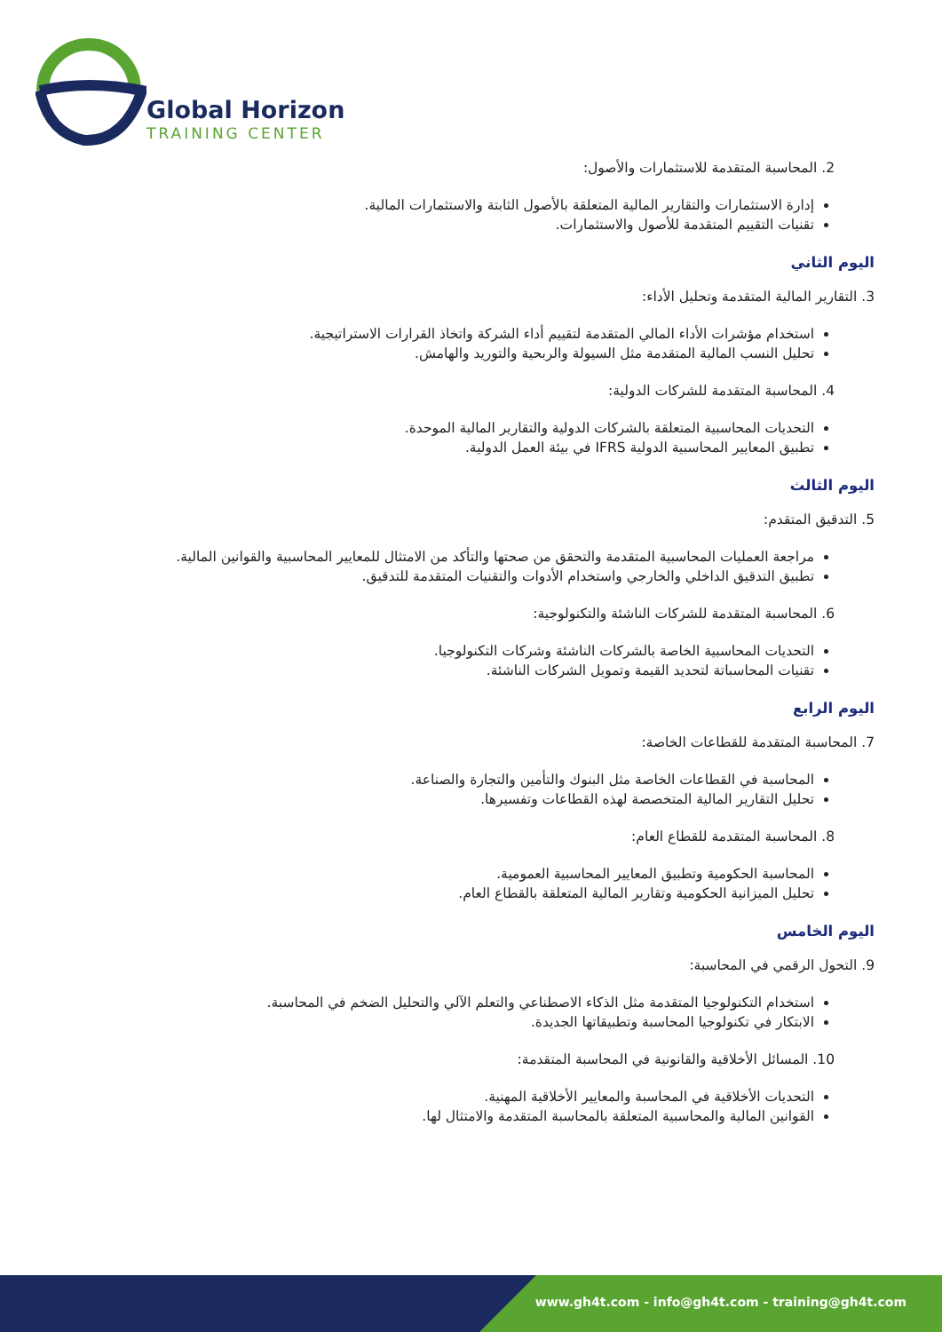Global Horizon
TRAINING CENTER
2. المحاسبة المتقدمة للاستثمارات والأصول:
إدارة الاستثمارات والتقارير المالية المتعلقة بالأصول الثابتة والاستثمارات المالية.
تقنيات التقييم المتقدمة للأصول والاستثمارات.
اليوم الثاني
3. التقارير المالية المتقدمة وتحليل الأداء:
استخدام مؤشرات الأداء المالي المتقدمة لتقييم أداء الشركة واتخاذ القرارات الاستراتيجية.
تحليل النسب المالية المتقدمة مثل السيولة والربحية والتوريد والهامش.
4. المحاسبة المتقدمة للشركات الدولية:
التحديات المحاسبية المتعلقة بالشركات الدولية والتقارير المالية الموحدة.
تطبيق المعايير المحاسبية الدولية IFRS في بيئة العمل الدولية.
اليوم الثالث
5. التدقيق المتقدم:
مراجعة العمليات المحاسبية المتقدمة والتحقق من صحتها والتأكد من الامتثال للمعايير المحاسبية والقوانين المالية.
تطبيق التدقيق الداخلي والخارجي واستخدام الأدوات والتقنيات المتقدمة للتدقيق.
6. المحاسبة المتقدمة للشركات الناشئة والتكنولوجية:
التحديات المحاسبية الخاصة بالشركات الناشئة وشركات التكنولوجيا.
تقنيات المحاسباتة لتحديد القيمة وتمويل الشركات الناشئة.
اليوم الرابع
7. المحاسبة المتقدمة للقطاعات الخاصة:
المحاسبة في القطاعات الخاصة مثل البنوك والتأمين والتجارة والصناعة.
تحليل التقارير المالية المتخصصة لهذه القطاعات وتفسيرها.
8. المحاسبة المتقدمة للقطاع العام:
المحاسبة الحكومية وتطبيق المعايير المحاسبية العمومية.
تحليل الميزانية الحكومية وتقارير المالية المتعلقة بالقطاع العام.
اليوم الخامس
9. التحول الرقمي في المحاسبة:
استخدام التكنولوجيا المتقدمة مثل الذكاء الاصطناعي والتعلم الآلي والتحليل الضخم في المحاسبة.
الابتكار في تكنولوجيا المحاسبة وتطبيقاتها الجديدة.
10. المسائل الأخلاقية والقانونية في المحاسبة المتقدمة:
التحديات الأخلاقية في المحاسبة والمعايير الأخلاقية المهنية.
القوانين المالية والمحاسبية المتعلقة بالمحاسبة المتقدمة والامتثال لها.
www.gh4t.com - info@gh4t.com - training@gh4t.com